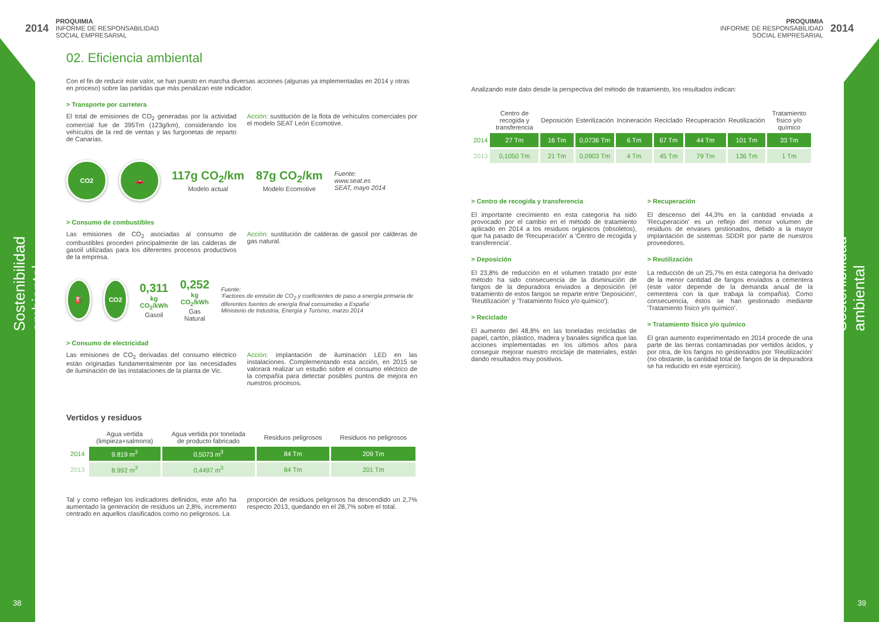Sostenibilidad ambiental
Sostenibilidad ambiental
38 39
2014
PROQUIMIA
INFORME DE RESPONSABILIDAD
SOCIAL EMPRESARIAL
02. Eficiencia ambiental
Con el fin de reducir este valor, se han puesto en marcha diversas acciones (algunas ya implementadas en 2014 y otras en proceso) sobre las partidas que más penalizan este indicador.
> Transporte por carretera
El total de emisiones de CO<sub>2</sub> generadas por la actividad comercial fue de 395Tm (123g/km), considerando los vehículos de la red de ventas y las furgonetas de reparto de Canarias.
Acción: sustitución de la flota de vehículos comerciales por el modelo SEAT León Ecomotive.
CO2 🚗
117g CO<sub>2</sub>/km
Modelo actual
87g CO<sub>2</sub>/km
Modelo Ecomotive
Fuente:
www.seat.es
SEAT, mayo 2014
> Consumo de combustibles
Las emisiones de CO<sub>2</sub> asociadas al consumo de combustibles proceden principalmente de las calderas de gasoil utilizadas para los diferentes procesos productivos de la empresa.
Acción: sustitución de calderas de gasoil por calderas de gas natural.
⛽ CO2
0,311
kg CO<sub>2</sub>/kWh
Gasoil
0,252
kg CO<sub>2</sub>/kWh
Gas Natural
Fuente:
'Factores de emisión de CO<sub>2</sub> y coeficientes de paso a energía primaria de diferentes fuentes de energía final consumidas a España'
Ministerio de Industria, Energía y Turismo, marzo 2014
> Consumo de electricidad
Las emisiones de CO<sub>2</sub> derivadas del consumo eléctrico están originadas fundamentalmente por las necesidades de iluminación de las instalaciones de la planta de Vic.
Acción: implantación de iluminación LED en las instalaciones. Complementando esta acción, en 2015 se valorará realizar un estudio sobre el consumo eléctrico de la compañía para detectar posibles puntos de mejora en nuestros procesos.
Vertidos y residuos
| | Agua vertida (limpieza+salmorra) | Agua vertida por tonelada de producto fabricado | Residuos peligrosos | Residuos no peligrosos |
| --- | --- | --- | --- | --- |
| 2014 | 9.819 m<sup>3</sup> | 0,5073 m<sup>3</sup> | 84 Tm | 209 Tm |
| 2013 | 8.992 m<sup>3</sup> | 0,4497 m<sup>3</sup> | 84 Tm | 201 Tm |
Tal y como reflejan los indicadores definidos, este año ha aumentado la generación de residuos un 2,8%, incremento centrado en aquellos clasificados como no peligrosos. La
proporción de residuos peligrosos ha descendido un 2,7% respecto 2013, quedando en el 28,7% sobre el total.
PROQUIMIA
INFORME DE RESPONSABILIDAD
SOCIAL EMPRESARIAL
2014
Analizando este dato desde la perspectiva del método de tratamiento, los resultados indican:
| | Centro de recogida y transferencia | Deposición | Esterilización | Incineración | Reciclado | Recuperación | Reutilización | Tratamiento físico y/o químico |
| --- | --- | --- | --- | --- | --- | --- | --- | --- |
| 2014 | 27 Tm | 16 Tm | 0,0736 Tm | 6 Tm | 67 Tm | 44 Tm | 101 Tm | 33 Tm |
| 2013 | 0,1050 Tm | 21 Tm | 0,0903 Tm | 4 Tm | 45 Tm | 79 Tm | 136 Tm | 1 Tm |
> Centro de recogida y transferencia
El importante crecimiento en esta categoría ha sido provocado por el cambio en el método de tratamiento aplicado en 2014 a los residuos orgánicos (obsoletos), que ha pasado de 'Recuperación' a 'Centro de recogida y transferencia'.
> Deposición
El 23,8% de reducción en el volumen tratado por este método ha sido consecuencia de la disminución de fangos de la depuradora enviados a deposición (el tratamiento de estos fangos se reparte entre 'Deposición', 'Reutilización' y 'Tratamiento físico y/o químico').
> Reciclado
El aumento del 48,8% en las toneladas recicladas de papel, cartón, plástico, madera y banales significa que las acciones implementadas en los últimos años para conseguir mejorar nuestro reciclaje de materiales, están dando resultados muy positivos.
> Recuperación
El descenso del 44,3% en la cantidad enviada a 'Recuperación' es un reflejo del menor volumen de residuos de envases gestionados, debido a la mayor implantación de sistemas SDDR por parte de nuestros proveedores.
> Reutilización
La reducción de un 25,7% en esta categoría ha derivado de la menor cantidad de fangos enviados a cementera (este valor depende de la demanda anual de la cementera con la que trabaja la compañía). Como consecuencia, éstos se han gestionado mediante 'Tratamiento físico y/o químico'.
> Tratamiento físico y/o químico
El gran aumento experimentado en 2014 procede de una parte de las tierras contaminadas por vertidos ácidos, y por otra, de los fangos no gestionados por 'Reutilización' (no obstante, la cantidad total de fangos de la depuradora se ha reducido en este ejercicio).